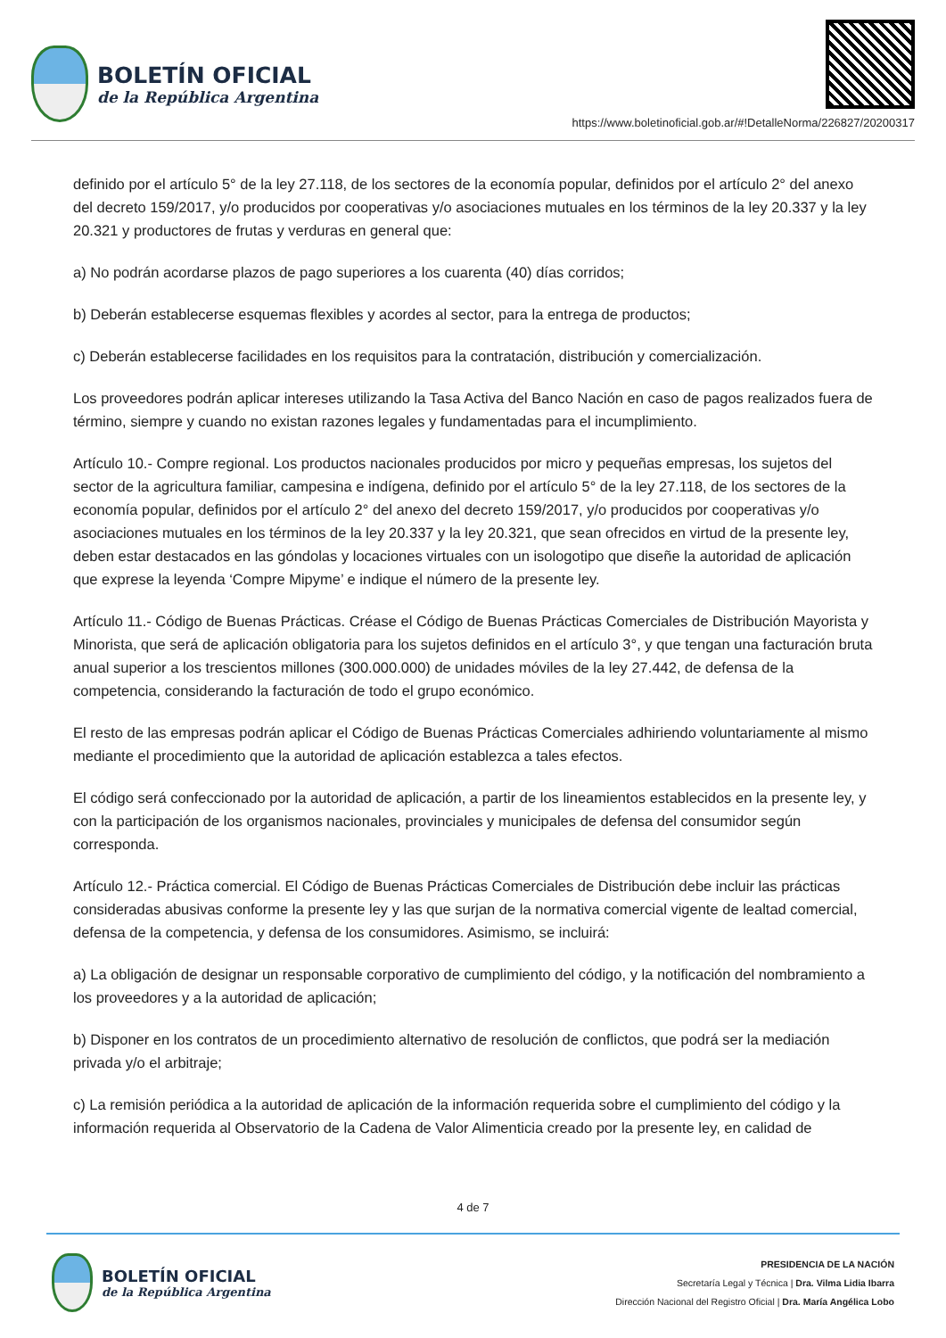BOLETÍN OFICIAL
de la República Argentina
https://www.boletinoficial.gob.ar/#!DetalleNorma/226827/20200317
definido por el artículo 5° de la ley 27.118, de los sectores de la economía popular, definidos por el artículo 2° del anexo del decreto 159/2017, y/o producidos por cooperativas y/o asociaciones mutuales en los términos de la ley 20.337 y la ley 20.321 y productores de frutas y verduras en general que:
a) No podrán acordarse plazos de pago superiores a los cuarenta (40) días corridos;
b) Deberán establecerse esquemas flexibles y acordes al sector, para la entrega de productos;
c) Deberán establecerse facilidades en los requisitos para la contratación, distribución y comercialización.
Los proveedores podrán aplicar intereses utilizando la Tasa Activa del Banco Nación en caso de pagos realizados fuera de término, siempre y cuando no existan razones legales y fundamentadas para el incumplimiento.
Artículo 10.- Compre regional. Los productos nacionales producidos por micro y pequeñas empresas, los sujetos del sector de la agricultura familiar, campesina e indígena, definido por el artículo 5° de la ley 27.118, de los sectores de la economía popular, definidos por el artículo 2° del anexo del decreto 159/2017, y/o producidos por cooperativas y/o asociaciones mutuales en los términos de la ley 20.337 y la ley 20.321, que sean ofrecidos en virtud de la presente ley, deben estar destacados en las góndolas y locaciones virtuales con un isologotipo que diseñe la autoridad de aplicación que exprese la leyenda ‘Compre Mipyme’ e indique el número de la presente ley.
Artículo 11.- Código de Buenas Prácticas. Créase el Código de Buenas Prácticas Comerciales de Distribución Mayorista y Minorista, que será de aplicación obligatoria para los sujetos definidos en el artículo 3°, y que tengan una facturación bruta anual superior a los trescientos millones (300.000.000) de unidades móviles de la ley 27.442, de defensa de la competencia, considerando la facturación de todo el grupo económico.
El resto de las empresas podrán aplicar el Código de Buenas Prácticas Comerciales adhiriendo voluntariamente al mismo mediante el procedimiento que la autoridad de aplicación establezca a tales efectos.
El código será confeccionado por la autoridad de aplicación, a partir de los lineamientos establecidos en la presente ley, y con la participación de los organismos nacionales, provinciales y municipales de defensa del consumidor según corresponda.
Artículo 12.- Práctica comercial. El Código de Buenas Prácticas Comerciales de Distribución debe incluir las prácticas consideradas abusivas conforme la presente ley y las que surjan de la normativa comercial vigente de lealtad comercial, defensa de la competencia, y defensa de los consumidores. Asimismo, se incluirá:
a) La obligación de designar un responsable corporativo de cumplimiento del código, y la notificación del nombramiento a los proveedores y a la autoridad de aplicación;
b) Disponer en los contratos de un procedimiento alternativo de resolución de conflictos, que podrá ser la mediación privada y/o el arbitraje;
c) La remisión periódica a la autoridad de aplicación de la información requerida sobre el cumplimiento del código y la información requerida al Observatorio de la Cadena de Valor Alimenticia creado por la presente ley, en calidad de
4 de 7
BOLETÍN OFICIAL
de la República Argentina
PRESIDENCIA DE LA NACIÓN
Secretaría Legal y Técnica | Dra. Vilma Lidia Ibarra
Dirección Nacional del Registro Oficial | Dra. María Angélica Lobo